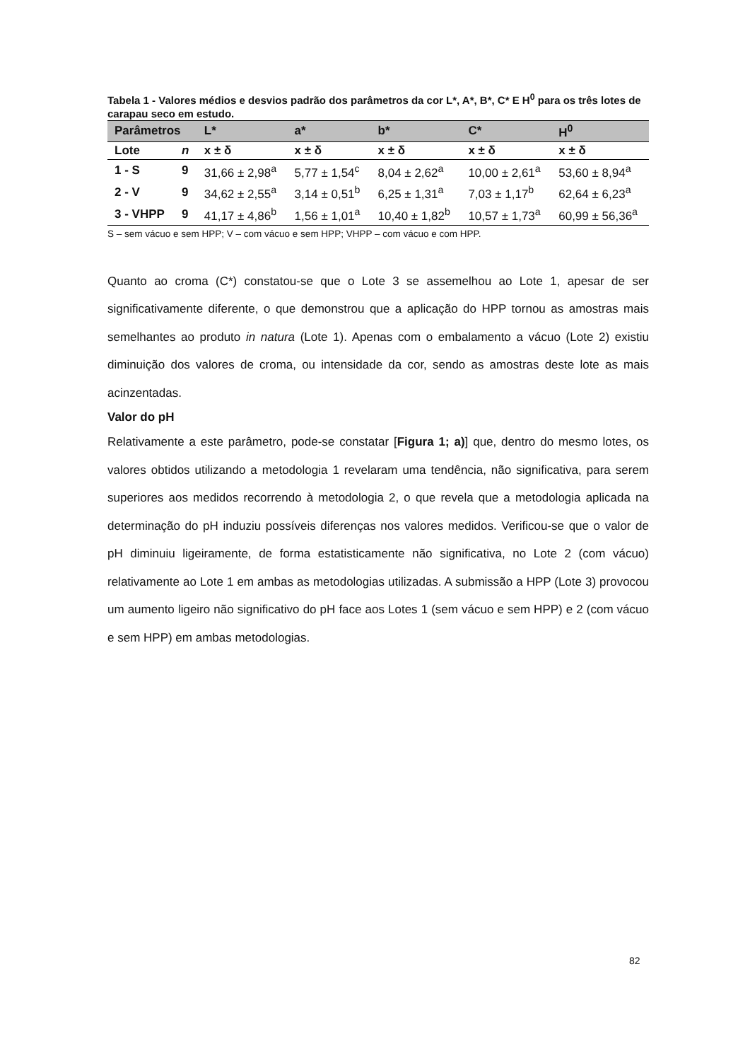Tabela 1 - Valores médios e desvios padrão dos parâmetros da cor L*, A*, B*, C* E H<sup>0</sup> para os três lotes de carapau seco em estudo.
| Parâmetros | | L* | a* | b* | C* | H<sup>0</sup> |
| --- | --- | --- | --- | --- | --- | --- |
| Lote | n | x ± δ | x ± δ | x ± δ | x ± δ | x ± δ |
| 1 - S | 9 | 31,66 ± 2,98<sup>a</sup> | 5,77 ± 1,54<sup>c</sup> | 8,04 ± 2,62<sup>a</sup> | 10,00 ± 2,61<sup>a</sup> | 53,60 ± 8,94<sup>a</sup> |
| 2 - V | 9 | 34,62 ± 2,55<sup>a</sup> | 3,14 ± 0,51<sup>b</sup> | 6,25 ± 1,31<sup>a</sup> | 7,03 ± 1,17<sup>b</sup> | 62,64 ± 6,23<sup>a</sup> |
| 3 - VHPP | 9 | 41,17 ± 4,86<sup>b</sup> | 1,56 ± 1,01<sup>a</sup> | 10,40 ± 1,82<sup>b</sup> | 10,57 ± 1,73<sup>a</sup> | 60,99 ± 56,36<sup>a</sup> |
S – sem vácuo e sem HPP; V – com vácuo e sem HPP; VHPP – com vácuo e com HPP.
Quanto ao croma (C*) constatou-se que o Lote 3 se assemelhou ao Lote 1, apesar de ser significativamente diferente, o que demonstrou que a aplicação do HPP tornou as amostras mais semelhantes ao produto in natura (Lote 1). Apenas com o embalamento a vácuo (Lote 2) existiu diminuição dos valores de croma, ou intensidade da cor, sendo as amostras deste lote as mais acinzentadas.
Valor do pH
Relativamente a este parâmetro, pode-se constatar [Figura 1; a)] que, dentro do mesmo lotes, os valores obtidos utilizando a metodologia 1 revelaram uma tendência, não significativa, para serem superiores aos medidos recorrendo à metodologia 2, o que revela que a metodologia aplicada na determinação do pH induziu possíveis diferenças nos valores medidos. Verificou-se que o valor de pH diminuiu ligeiramente, de forma estatisticamente não significativa, no Lote 2 (com vácuo) relativamente ao Lote 1 em ambas as metodologias utilizadas. A submissão a HPP (Lote 3) provocou um aumento ligeiro não significativo do pH face aos Lotes 1 (sem vácuo e sem HPP) e 2 (com vácuo e sem HPP) em ambas metodologias.
82